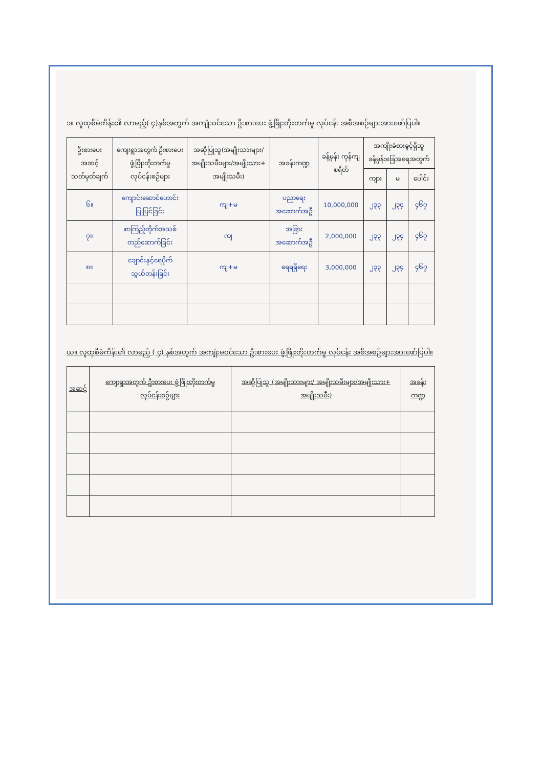၁။ လူထုစီမံကိန်း၏ လာမည့်( ၄)နှစ်အတွက် အကျုံးဝင်သော ဦးစားပေး ဖွံ့ဖြိုးတိုးတက်မှု လုပ်ငန်း အစီအစဉ်များအားဖော်ပြပါ။
| ဦးစားပေး အဆင့် သတ်မှတ်ချက် | ကျေးရွာအတွက် ဦးစားပေး ဖွံ့ဖြိုးတိုးတက်မှု လုပ်ငန်းစဉ်များ | အဆိုပြုသူ(အမျိုးသားများ/ အမျိုးသမီးများ/အမျိုးသား+ အမျိုးသမီး) | အခန်းကဏ္ဍ | ခန့်မှန်း ကုန်ကျ စရိတ် | အကျိုးခံစားခွင့်ရှိသူခန့်မှန်းခြေအရေအတွက် | | |
| --- | --- | --- | --- | --- | --- | --- | --- |
| | | | | | ကျား | မ | ပေါင်း |
| ၆။ | ကျောင်းဆောင်ဟောင်းပြုပြင်ခြင်း | ကျ+မ | ပညာရေးအဆောက်အဦ | 10,000,000 | ၂၃၃ | ၂၃၄ | ၄၆၇ |
| ၇။ | စာကြည့်တိုက်အသစ်တည်ဆောက်ခြင်း | ကျ | အခြားအဆောက်အဦ | 2,000,000 | ၂၃၃ | ၂၃၄ | ၄၆၇ |
| ၈။ | ချောင်းနှင့်ရေပိုက်သွယ်တန်းခြင်း | ကျ+မ | ရေရရှိရေး | 3,000,000 | ၂၃၃ | ၂၃၄ | ၄၆၇ |
ယ။ လူထုစီမံကိန်း၏ လာမည့် ( ၄) နှစ်အတွက် အကျုံးမဝင်သော ဦးစားပေး ဖွံ့ဖြိုးတိုးတက်မှု လုပ်ငန်း အစီအစဉ်များအားဖော်ပြပါ။
| အဆင့် | ကျေးရွာအတွက် ဦးစားပေး ဖွံ့ဖြိုးတိုးတက်မှု လုပ်ငန်းစဉ်များ | အဆိုပြုသူ (အမျိုးသားများ/ အမျိုးသမီးများ/အမျိုးသား+ အမျိုးသမီး) | အခန်းကဏ္ဍ |
| --- | --- | --- | --- |